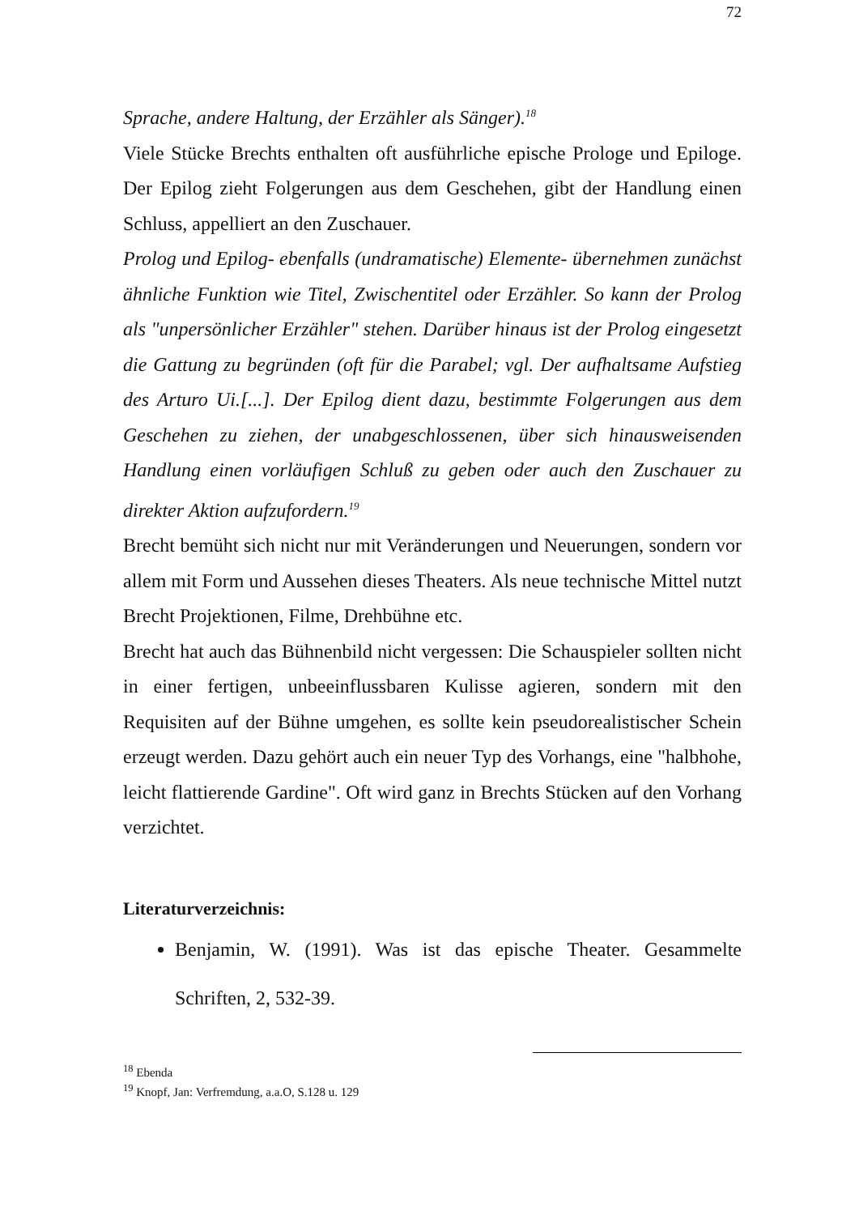72
Sprache, andere Haltung, der Erzähler als Sänger).<sup>18</sup>
Viele Stücke Brechts enthalten oft ausführliche epische Prologe und Epiloge. Der Epilog zieht Folgerungen aus dem Geschehen, gibt der Handlung einen Schluss, appelliert an den Zuschauer.
Prolog und Epilog- ebenfalls (undramatische) Elemente- übernehmen zunächst ähnliche Funktion wie Titel, Zwischentitel oder Erzähler. So kann der Prolog als "unpersönlicher Erzähler" stehen. Darüber hinaus ist der Prolog eingesetzt die Gattung zu begründen (oft für die Parabel; vgl. Der aufhaltsame Aufstieg des Arturo Ui.[...]. Der Epilog dient dazu, bestimmte Folgerungen aus dem Geschehen zu ziehen, der unabgeschlossenen, über sich hinausweisenden Handlung einen vorläufigen Schluß zu geben oder auch den Zuschauer zu direkter Aktion aufzufordern.<sup>19</sup>
Brecht bemüht sich nicht nur mit Veränderungen und Neuerungen, sondern vor allem mit Form und Aussehen dieses Theaters. Als neue technische Mittel nutzt Brecht Projektionen, Filme, Drehbühne etc.
Brecht hat auch das Bühnenbild nicht vergessen: Die Schauspieler sollten nicht in einer fertigen, unbeeinflussbaren Kulisse agieren, sondern mit den Requisiten auf der Bühne umgehen, es sollte kein pseudorealistischer Schein erzeugt werden. Dazu gehört auch ein neuer Typ des Vorhangs, eine "halbhohe, leicht flattierende Gardine". Oft wird ganz in Brechts Stücken auf den Vorhang verzichtet.
Literaturverzeichnis:
Benjamin, W. (1991). Was ist das epische Theater. Gesammelte Schriften, 2, 532-39.
<sup>18</sup> Ebenda
<sup>19</sup> Knopf, Jan: Verfremdung, a.a.O, S.128 u. 129